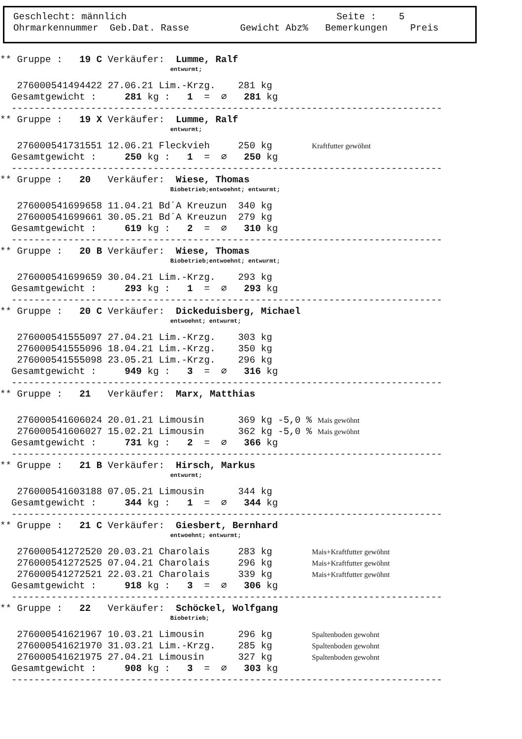Geschlecht: männlich Seite : 5 Ohrmarkennummer Geb.Dat. Rasse Gewicht Abz% Bemerkungen Preis
** Gruppe : 19 C Verkäufer: Lumme, Ralf
entwurmt;
276000541494422 27.06.21 Lim.-Krzg. 281 kg
Gesamtgewicht : 281 kg : 1 = ∅ 281 kg
----------------------------------------------------------------------------
** Gruppe : 19 X Verkäufer: Lumme, Ralf
entwurmt;
276000541731551 12.06.21 Fleckvieh 250 kg Kraftfutter gewöhnt
Gesamtgewicht : 250 kg : 1 = ∅ 250 kg
----------------------------------------------------------------------------
** Gruppe : 20 Verkäufer: Wiese, Thomas
Biobetrieb;entwoehnt; entwurmt;
276000541699658 11.04.21 Bd´A Kreuzun 340 kg
276000541699661 30.05.21 Bd´A Kreuzun 279 kg
Gesamtgewicht : 619 kg : 2 = ∅ 310 kg
----------------------------------------------------------------------------
** Gruppe : 20 B Verkäufer: Wiese, Thomas
Biobetrieb;entwoehnt; entwurmt;
276000541699659 30.04.21 Lim.-Krzg. 293 kg
Gesamtgewicht : 293 kg : 1 = ∅ 293 kg
----------------------------------------------------------------------------
** Gruppe : 20 C Verkäufer: Dickeduisberg, Michael
entwoehnt; entwurmt;
276000541555097 27.04.21 Lim.-Krzg. 303 kg
276000541555096 18.04.21 Lim.-Krzg. 350 kg
276000541555098 23.05.21 Lim.-Krzg. 296 kg
Gesamtgewicht : 949 kg : 3 = ∅ 316 kg
----------------------------------------------------------------------------
** Gruppe : 21 Verkäufer: Marx, Matthias
276000541606024 20.01.21 Limousin 369 kg -5,0 % Mais gewöhnt
276000541606027 15.02.21 Limousin 362 kg -5,0 % Mais gewöhnt
Gesamtgewicht : 731 kg : 2 = ∅ 366 kg
----------------------------------------------------------------------------
** Gruppe : 21 B Verkäufer: Hirsch, Markus
entwurmt;
276000541603188 07.05.21 Limousin 344 kg
Gesamtgewicht : 344 kg : 1 = ∅ 344 kg
----------------------------------------------------------------------------
** Gruppe : 21 C Verkäufer: Giesbert, Bernhard
entwoehnt; entwurmt;
276000541272520 20.03.21 Charolais 283 kg Mais+Kraftfutter gewöhnt
276000541272525 07.04.21 Charolais 296 kg Mais+Kraftfutter gewöhnt
276000541272521 22.03.21 Charolais 339 kg Mais+Kraftfutter gewöhnt
Gesamtgewicht : 918 kg : 3 = ∅ 306 kg
----------------------------------------------------------------------------
** Gruppe : 22 Verkäufer: Schöckel, Wolfgang
Biobetrieb;
276000541621967 10.03.21 Limousin 296 kg Spaltenboden gewohnt
276000541621970 31.03.21 Lim.-Krzg. 285 kg Spaltenboden gewohnt
276000541621975 27.04.21 Limousin 327 kg Spaltenboden gewohnt
Gesamtgewicht : 908 kg : 3 = ∅ 303 kg
----------------------------------------------------------------------------